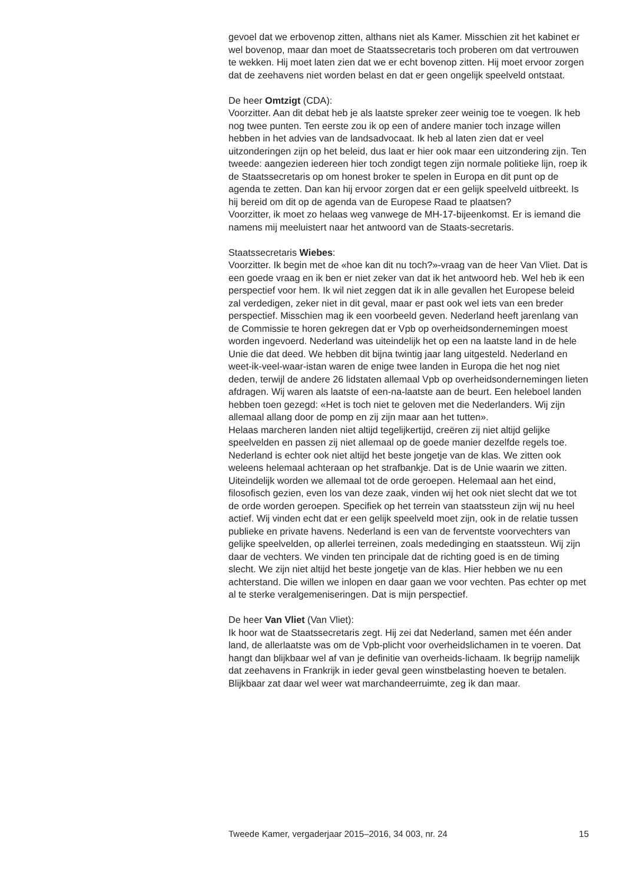gevoel dat we erbovenop zitten, althans niet als Kamer. Misschien zit het kabinet er wel bovenop, maar dan moet de Staatssecretaris toch proberen om dat vertrouwen te wekken. Hij moet laten zien dat we er echt bovenop zitten. Hij moet ervoor zorgen dat de zeehavens niet worden belast en dat er geen ongelijk speelveld ontstaat.
De heer Omtzigt (CDA):
Voorzitter. Aan dit debat heb je als laatste spreker zeer weinig toe te voegen. Ik heb nog twee punten. Ten eerste zou ik op een of andere manier toch inzage willen hebben in het advies van de landsadvocaat. Ik heb al laten zien dat er veel uitzonderingen zijn op het beleid, dus laat er hier ook maar een uitzondering zijn. Ten tweede: aangezien iedereen hier toch zondigt tegen zijn normale politieke lijn, roep ik de Staatssecretaris op om honest broker te spelen in Europa en dit punt op de agenda te zetten. Dan kan hij ervoor zorgen dat er een gelijk speelveld uitbreekt. Is hij bereid om dit op de agenda van de Europese Raad te plaatsen?
Voorzitter, ik moet zo helaas weg vanwege de MH-17-bijeenkomst. Er is iemand die namens mij meeluistert naar het antwoord van de Staats-secretaris.
Staatssecretaris Wiebes:
Voorzitter. Ik begin met de «hoe kan dit nu toch?»-vraag van de heer Van Vliet. Dat is een goede vraag en ik ben er niet zeker van dat ik het antwoord heb. Wel heb ik een perspectief voor hem. Ik wil niet zeggen dat ik in alle gevallen het Europese beleid zal verdedigen, zeker niet in dit geval, maar er past ook wel iets van een breder perspectief. Misschien mag ik een voorbeeld geven. Nederland heeft jarenlang van de Commissie te horen gekregen dat er Vpb op overheidsondernemingen moest worden ingevoerd. Nederland was uiteindelijk het op een na laatste land in de hele Unie die dat deed. We hebben dit bijna twintig jaar lang uitgesteld. Nederland en weet-ik-veel-waar-istan waren de enige twee landen in Europa die het nog niet deden, terwijl de andere 26 lidstaten allemaal Vpb op overheidsondernemingen lieten afdragen. Wij waren als laatste of een-na-laatste aan de beurt. Een heleboel landen hebben toen gezegd: «Het is toch niet te geloven met die Nederlanders. Wij zijn allemaal allang door de pomp en zij zijn maar aan het tutten».
Helaas marcheren landen niet altijd tegelijkertijd, creëren zij niet altijd gelijke speelvelden en passen zij niet allemaal op de goede manier dezelfde regels toe. Nederland is echter ook niet altijd het beste jongetje van de klas. We zitten ook weleens helemaal achteraan op het strafbankje. Dat is de Unie waarin we zitten. Uiteindelijk worden we allemaal tot de orde geroepen. Helemaal aan het eind, filosofisch gezien, even los van deze zaak, vinden wij het ook niet slecht dat we tot de orde worden geroepen. Specifiek op het terrein van staatssteun zijn wij nu heel actief. Wij vinden echt dat er een gelijk speelveld moet zijn, ook in de relatie tussen publieke en private havens. Nederland is een van de ferventste voorvechters van gelijke speelvelden, op allerlei terreinen, zoals mededinging en staatssteun. Wij zijn daar de vechters. We vinden ten principale dat de richting goed is en de timing slecht. We zijn niet altijd het beste jongetje van de klas. Hier hebben we nu een achterstand. Die willen we inlopen en daar gaan we voor vechten. Pas echter op met al te sterke veralgemeniseringen. Dat is mijn perspectief.
De heer Van Vliet (Van Vliet):
Ik hoor wat de Staatssecretaris zegt. Hij zei dat Nederland, samen met één ander land, de allerlaatste was om de Vpb-plicht voor overheidslichamen in te voeren. Dat hangt dan blijkbaar wel af van je definitie van overheids-lichaam. Ik begrijp namelijk dat zeehavens in Frankrijk in ieder geval geen winstbelasting hoeven te betalen. Blijkbaar zat daar wel weer wat marchandeerruimte, zeg ik dan maar.
Tweede Kamer, vergaderjaar 2015–2016, 34 003, nr. 24 15